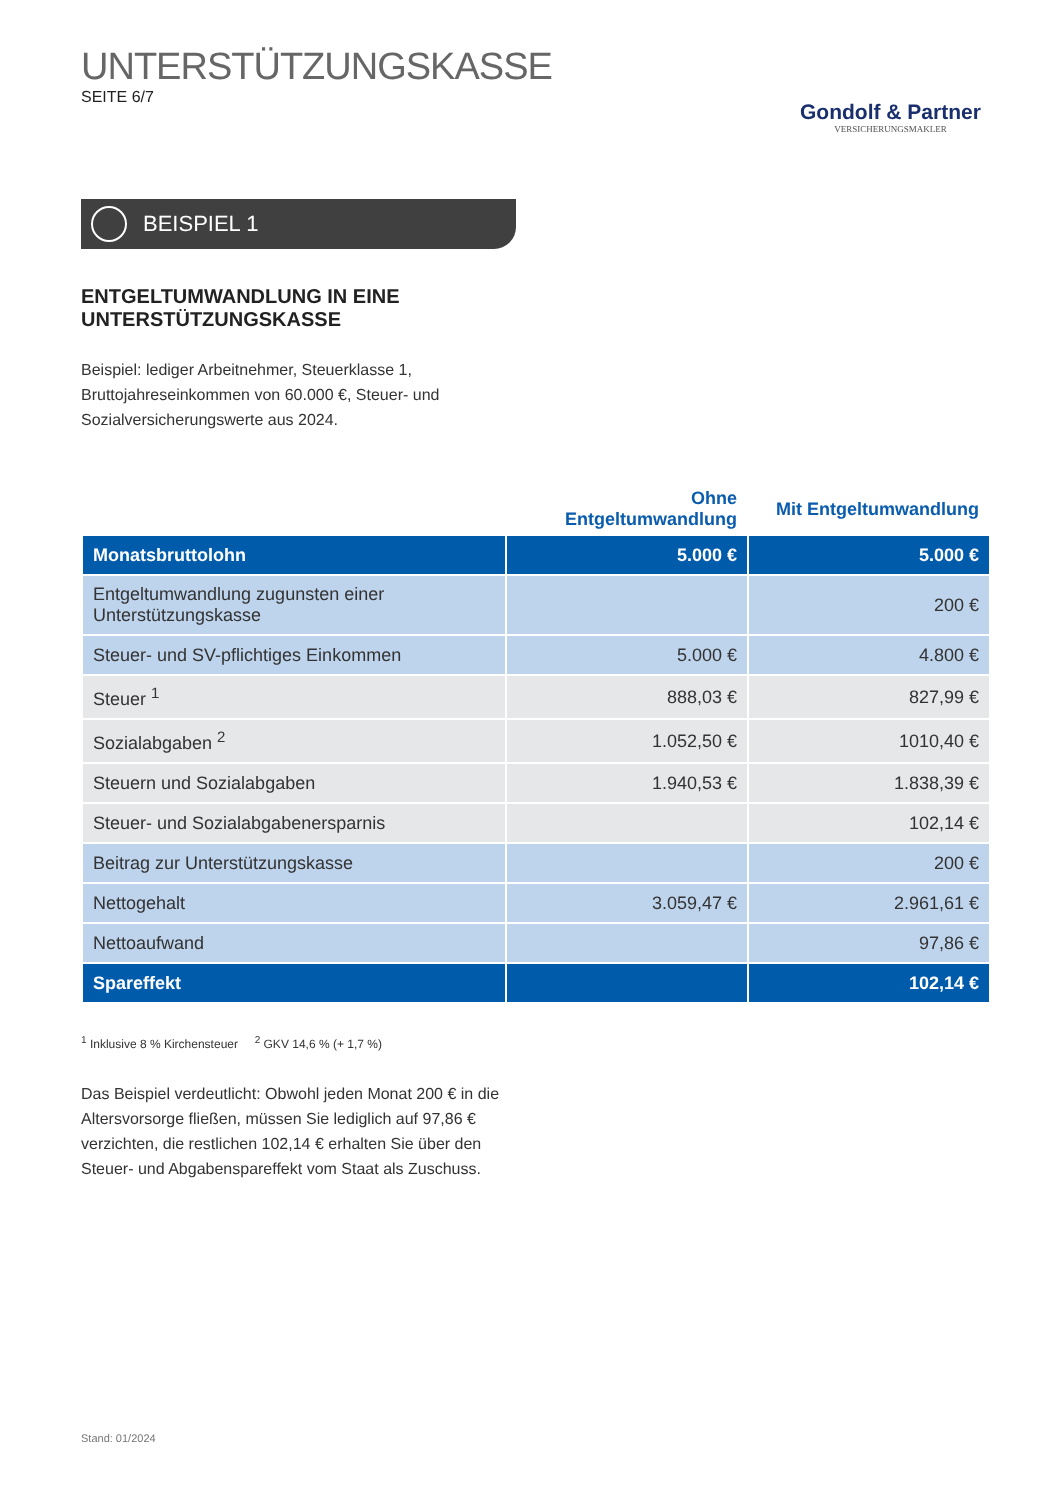UNTERSTÜTZUNGSKASSE
SEITE 6/7
Gondolf & Partner
VERSICHERUNGSMAKLER
BEISPIEL 1
ENTGELTUMWANDLUNG IN EINE
UNTERSTÜTZUNGSKASSE
Beispiel: lediger Arbeitnehmer, Steuerklasse 1, Bruttojahreseinkommen von 60.000 €, Steuer- und Sozialversicherungswerte aus 2024.
| | Ohne Entgeltumwandlung | Mit Entgeltumwandlung |
| --- | --- | --- |
| Monatsbruttolohn | 5.000 € | 5.000 € |
| Entgeltumwandlung zugunsten einer Unterstützungskasse | | 200 € |
| Steuer- und SV-pflichtiges Einkommen | 5.000 € | 4.800 € |
| Steuer <sup>1</sup> | 888,03 € | 827,99 € |
| Sozialabgaben <sup>2</sup> | 1.052,50 € | 1010,40 € |
| Steuern und Sozialabgaben | 1.940,53 € | 1.838,39 € |
| Steuer- und Sozialabgabenersparnis | | 102,14 € |
| Beitrag zur Unterstützungskasse | | 200 € |
| Nettogehalt | 3.059,47 € | 2.961,61 € |
| Nettoaufwand | | 97,86 € |
| Spareffekt | | 102,14 € |
<sup>1</sup> Inklusive 8 % Kirchensteuer <sup>2</sup> GKV 14,6 % (+ 1,7 %)
Das Beispiel verdeutlicht: Obwohl jeden Monat 200 € in die Altersvorsorge fließen, müssen Sie lediglich auf 97,86 € verzichten, die restlichen 102,14 € erhalten Sie über den Steuer- und Abgabenspareffekt vom Staat als Zuschuss.
Stand: 01/2024